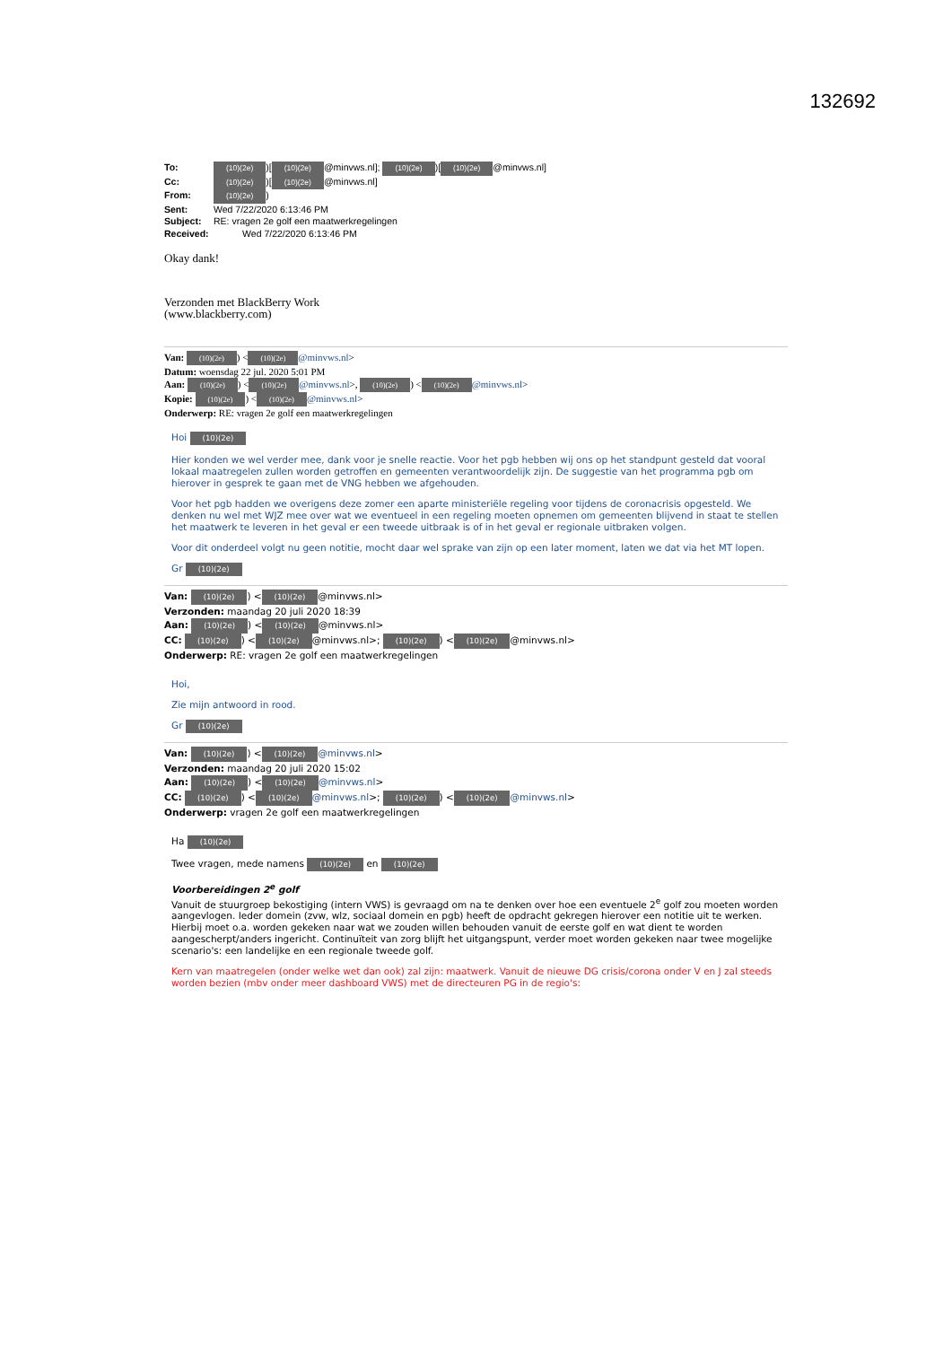132692
To: (10)(2e))[(10)(2e) @minvws.nl]; (10)(2e))[(10)(2e) @minvws.nl]
Cc: (10)(2e))[(10)(2e) @minvws.nl]
From: (10)(2e))
Sent: Wed 7/22/2020 6:13:46 PM
Subject: RE: vragen 2e golf een maatwerkregelingen
Received: Wed 7/22/2020 6:13:46 PM
Okay dank!
Verzonden met BlackBerry Work
(www.blackberry.com)
Van: (10)(2e)) < (10)(2e) @minvws.nl>
Datum: woensdag 22 jul. 2020 5:01 PM
Aan: (10)(2e)) < (10)(2e) @minvws.nl>, (10)(2e)) < (10)(2e) @minvws.nl>
Kopie: (10)(2e)) < (10)(2e) @minvws.nl>
Onderwerp: RE: vragen 2e golf een maatwerkregelingen
Hoi (10)(2e)
Hier konden we wel verder mee, dank voor je snelle reactie. Voor het pgb hebben wij ons op het standpunt gesteld dat vooral lokaal maatregelen zullen worden getroffen en gemeenten verantwoordelijk zijn. De suggestie van het programma pgb om hierover in gesprek te gaan met de VNG hebben we afgehouden.
Voor het pgb hadden we overigens deze zomer een aparte ministeriële regeling voor tijdens de coronacrisis opgesteld. We denken nu wel met WJZ mee over wat we eventueel in een regeling moeten opnemen om gemeenten blijvend in staat te stellen het maatwerk te leveren in het geval er een tweede uitbraak is of in het geval er regionale uitbraken volgen.
Voor dit onderdeel volgt nu geen notitie, mocht daar wel sprake van zijn op een later moment, laten we dat via het MT lopen.
Gr (10)(2e)
Van: (10)(2e)) < (10)(2e) @minvws.nl>
Verzonden: maandag 20 juli 2020 18:39
Aan: (10)(2e)) < (10)(2e) @minvws.nl>
CC: (10)(2e)) < (10)(2e) @minvws.nl>; (10)(2e)) < (10)(2e) @minvws.nl>
Onderwerp: RE: vragen 2e golf een maatwerkregelingen
Hoi,
Zie mijn antwoord in rood.
Gr (10)(2e)
Van: (10)(2e)) < (10)(2e) @minvws.nl>
Verzonden: maandag 20 juli 2020 15:02
Aan: (10)(2e)) < (10)(2e) @minvws.nl>
CC: (10)(2e)) < (10)(2e) @minvws.nl>; (10)(2e)) < (10)(2e) @minvws.nl>
Onderwerp: vragen 2e golf een maatwerkregelingen
Ha (10)(2e)
Twee vragen, mede namens (10)(2e) en (10)(2e)
Voorbereidingen 2<sup>e</sup> golf
Vanuit de stuurgroep bekostiging (intern VWS) is gevraagd om na te denken over hoe een eventuele 2<sup>e</sup> golf zou moeten worden aangevlogen. Ieder domein (zvw, wlz, sociaal domein en pgb) heeft de opdracht gekregen hierover een notitie uit te werken. Hierbij moet o.a. worden gekeken naar wat we zouden willen behouden vanuit de eerste golf en wat dient te worden aangescherpt/anders ingericht. Continuïteit van zorg blijft het uitgangspunt, verder moet worden gekeken naar twee mogelijke scenario's: een landelijke en een regionale tweede golf.
Kern van maatregelen (onder welke wet dan ook) zal zijn: maatwerk. Vanuit de nieuwe DG crisis/corona onder V en J zal steeds worden bezien (mbv onder meer dashboard VWS) met de directeuren PG in de regio's: